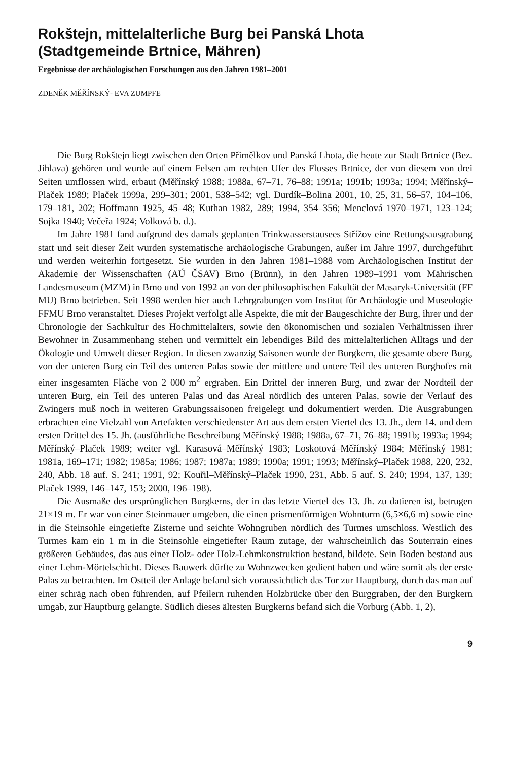Rokštejn, mittelalterliche Burg bei Panská Lhota
(Stadtgemeinde Brtnice, Mähren)
Ergebnisse der archäologischen Forschungen aus den Jahren 1981–2001
ZDENĚK MĚŘÍNSKÝ- EVA ZUMPFE
Die Burg Rokštejn liegt zwischen den Orten Přimělkov und Panská Lhota, die heute zur Stadt Brtnice (Bez. Jihlava) gehören und wurde auf einem Felsen am rechten Ufer des Flusses Brtnice, der von diesem von drei Seiten umflossen wird, erbaut (Měřínský 1988; 1988a, 67–71, 76–88; 1991a; 1991b; 1993a; 1994; Měřínský–Plaček 1989; Plaček 1999a, 299–301; 2001, 538–542; vgl. Durdík–Bolina 2001, 10, 25, 31, 56–57, 104–106, 179–181, 202; Hoffmann 1925, 45–48; Kuthan 1982, 289; 1994, 354–356; Menclová 1970–1971, 123–124; Sojka 1940; Večeřa 1924; Volková b. d.).
Im Jahre 1981 fand aufgrund des damals geplanten Trinkwasserstausees Střížov eine Rettungsausgrabung statt und seit dieser Zeit wurden systematische archäologische Grabungen, außer im Jahre 1997, durchgeführt und werden weiterhin fortgesetzt. Sie wurden in den Jahren 1981–1988 vom Archäologischen Institut der Akademie der Wissenschaften (AÚ ČSAV) Brno (Brünn), in den Jahren 1989–1991 vom Mährischen Landesmuseum (MZM) in Brno und von 1992 an von der philosophischen Fakultät der Masaryk-Universität (FF MU) Brno betrieben. Seit 1998 werden hier auch Lehrgrabungen vom Institut für Archäologie und Museologie FFMU Brno veranstaltet. Dieses Projekt verfolgt alle Aspekte, die mit der Baugeschichte der Burg, ihrer und der Chronologie der Sachkultur des Hochmittelalters, sowie den ökonomischen und sozialen Verhältnissen ihrer Bewohner in Zusammenhang stehen und vermittelt ein lebendiges Bild des mittelalterlichen Alltags und der Ökologie und Umwelt dieser Region. In diesen zwanzig Saisonen wurde der Burgkern, die gesamte obere Burg, von der unteren Burg ein Teil des unteren Palas sowie der mittlere und untere Teil des unteren Burghofes mit einer insgesamten Fläche von 2 000 m<sup>2</sup> ergraben. Ein Drittel der inneren Burg, und zwar der Nordteil der unteren Burg, ein Teil des unteren Palas und das Areal nördlich des unteren Palas, sowie der Verlauf des Zwingers muß noch in weiteren Grabungssaisonen freigelegt und dokumentiert werden. Die Ausgrabungen erbrachten eine Vielzahl von Artefakten verschiedenster Art aus dem ersten Viertel des 13. Jh., dem 14. und dem ersten Drittel des 15. Jh. (ausführliche Beschreibung Měřínský 1988; 1988a, 67–71, 76–88; 1991b; 1993a; 1994; Měřínský–Plaček 1989; weiter vgl. Karasová–Měřínský 1983; Loskotová–Měřínský 1984; Měřínský 1981; 1981a, 169–171; 1982; 1985a; 1986; 1987; 1987a; 1989; 1990a; 1991; 1993; Měřínský–Plaček 1988, 220, 232, 240, Abb. 18 auf. S. 241; 1991, 92; Kouřil–Měřínský–Plaček 1990, 231, Abb. 5 auf. S. 240; 1994, 137, 139; Plaček 1999, 146–147, 153; 2000, 196–198).
Die Ausmaße des ursprünglichen Burgkerns, der in das letzte Viertel des 13. Jh. zu datieren ist, betrugen 21×19 m. Er war von einer Steinmauer umgeben, die einen prismenförmigen Wohnturm (6,5×6,6 m) sowie eine in die Steinsohle eingetiefte Zisterne und seichte Wohngruben nördlich des Turmes umschloss. Westlich des Turmes kam ein 1 m in die Steinsohle eingetiefter Raum zutage, der wahrscheinlich das Souterrain eines größeren Gebäudes, das aus einer Holz- oder Holz-Lehmkonstruktion bestand, bildete. Sein Boden bestand aus einer Lehm-Mörtelschicht. Dieses Bauwerk dürfte zu Wohnzwecken gedient haben und wäre somit als der erste Palas zu betrachten. Im Ostteil der Anlage befand sich voraussichtlich das Tor zur Hauptburg, durch das man auf einer schräg nach oben führenden, auf Pfeilern ruhenden Holzbrücke über den Burggraben, der den Burgkern umgab, zur Hauptburg gelangte. Südlich dieses ältesten Burgkerns befand sich die Vorburg (Abb. 1, 2),
9